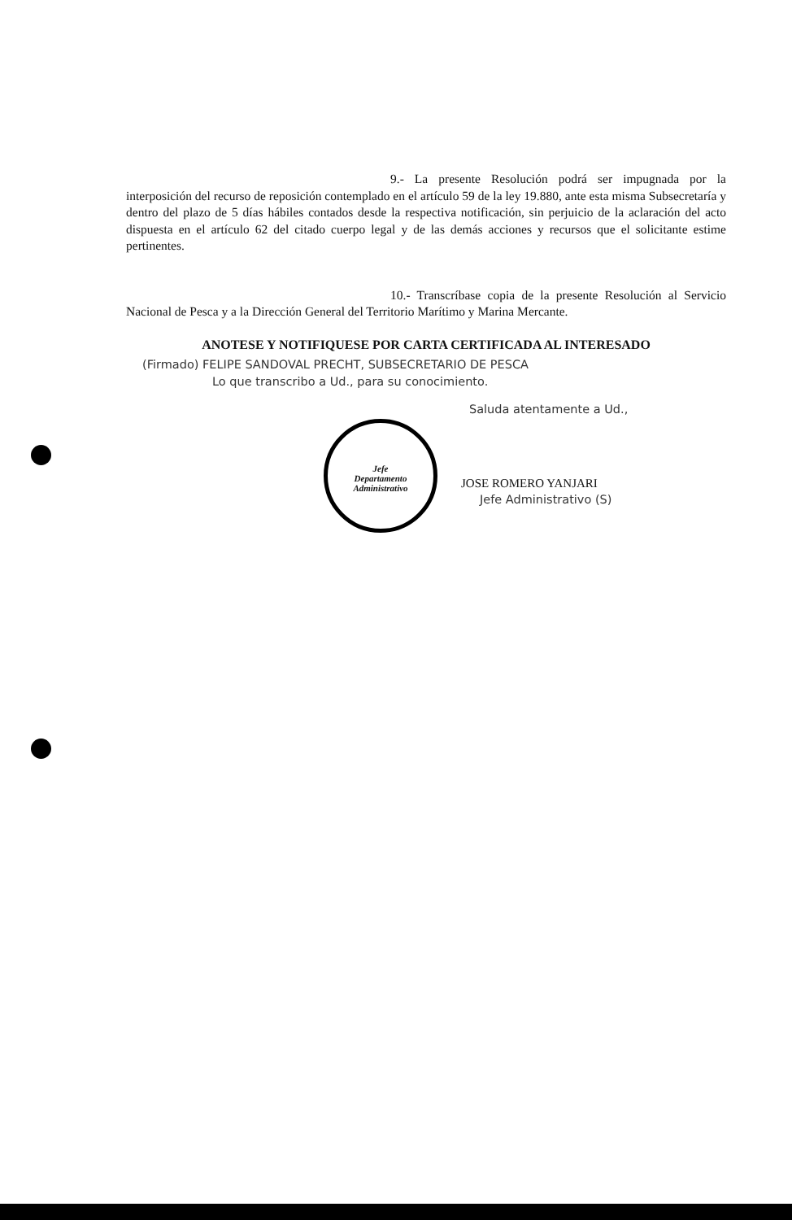Jefe
Departamento
Administrativo
9.- La presente Resolución podrá ser impugnada por la interposición del recurso de reposición contemplado en el artículo 59 de la ley 19.880, ante esta misma Subsecretaría y dentro del plazo de 5 días hábiles contados desde la respectiva notificación, sin perjuicio de la aclaración del acto dispuesta en el artículo 62 del citado cuerpo legal y de las demás acciones y recursos que el solicitante estime pertinentes.
10.- Transcríbase copia de la presente Resolución al Servicio Nacional de Pesca y a la Dirección General del Territorio Marítimo y Marina Mercante.
ANOTESE Y NOTIFIQUESE POR CARTA CERTIFICADA AL INTERESADO
(Firmado) FELIPE SANDOVAL PRECHT, SUBSECRETARIO DE PESCA
Lo que transcribo a Ud., para su conocimiento.
Saluda atentamente a Ud.,
JOSE ROMERO YANJARI
Jefe Administrativo (S)